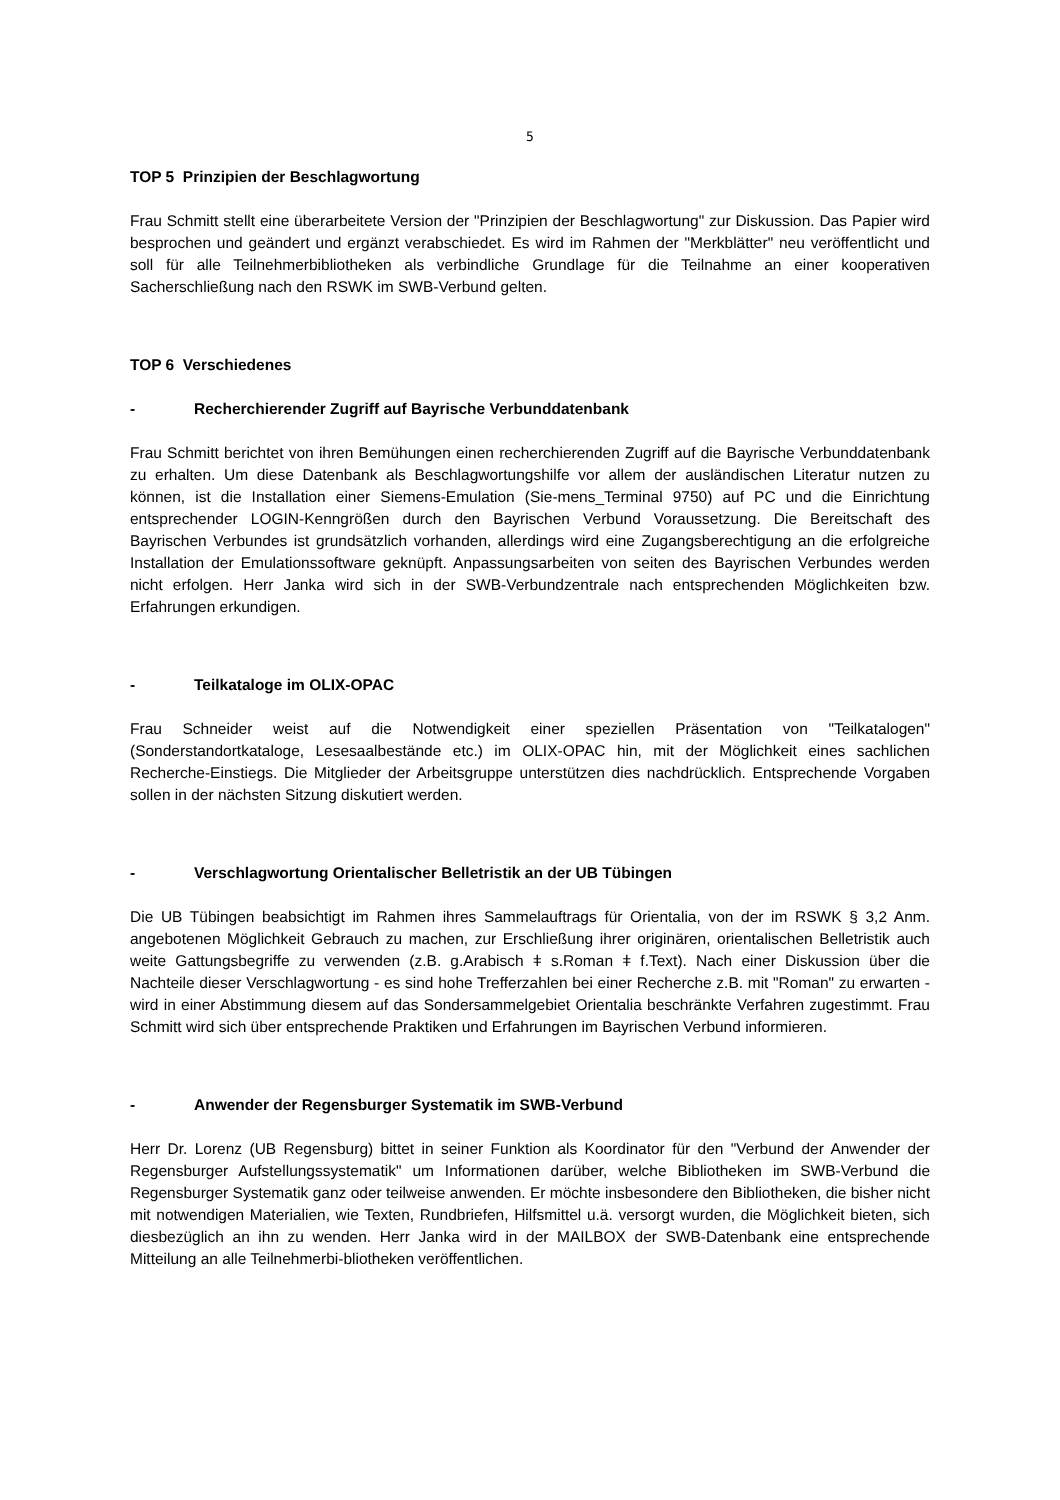5
TOP 5 Prinzipien der Beschlagwortung
Frau Schmitt stellt eine überarbeitete Version der "Prinzipien der Beschlagwortung" zur Diskussion. Das Papier wird besprochen und geändert und ergänzt verabschiedet. Es wird im Rahmen der "Merkblätter" neu veröffentlicht und soll für alle Teilnehmerbibliotheken als verbindliche Grundlage für die Teilnahme an einer kooperativen Sacherschließung nach den RSWK im SWB-Verbund gelten.
TOP 6 Verschiedenes
- Recherchierender Zugriff auf Bayrische Verbunddatenbank
Frau Schmitt berichtet von ihren Bemühungen einen recherchierenden Zugriff auf die Bayrische Verbunddatenbank zu erhalten. Um diese Datenbank als Beschlagwortungshilfe vor allem der ausländischen Literatur nutzen zu können, ist die Installation einer Siemens-Emulation (Sie-mens_Terminal 9750) auf PC und die Einrichtung entsprechender LOGIN-Kenngrößen durch den Bayrischen Verbund Voraussetzung. Die Bereitschaft des Bayrischen Verbundes ist grundsätzlich vorhanden, allerdings wird eine Zugangsberechtigung an die erfolgreiche Installation der Emulationssoftware geknüpft. Anpassungsarbeiten von seiten des Bayrischen Verbundes werden nicht erfolgen. Herr Janka wird sich in der SWB-Verbundzentrale nach entsprechenden Möglichkeiten bzw. Erfahrungen erkundigen.
- Teilkataloge im OLIX-OPAC
Frau Schneider weist auf die Notwendigkeit einer speziellen Präsentation von "Teilkatalogen" (Sonderstandortkataloge, Lesesaalbestände etc.) im OLIX-OPAC hin, mit der Möglichkeit eines sachlichen Recherche-Einstiegs. Die Mitglieder der Arbeitsgruppe unterstützen dies nachdrücklich. Entsprechende Vorgaben sollen in der nächsten Sitzung diskutiert werden.
- Verschlagwortung Orientalischer Belletristik an der UB Tübingen
Die UB Tübingen beabsichtigt im Rahmen ihres Sammelauftrags für Orientalia, von der im RSWK § 3,2 Anm. angebotenen Möglichkeit Gebrauch zu machen, zur Erschließung ihrer originären, orientalischen Belletristik auch weite Gattungsbegriffe zu verwenden (z.B. g.Arabisch ǂ s.Roman ǂ f.Text). Nach einer Diskussion über die Nachteile dieser Verschlagwortung - es sind hohe Trefferzahlen bei einer Recherche z.B. mit "Roman" zu erwarten - wird in einer Abstimmung diesem auf das Sondersammelgebiet Orientalia beschränkte Verfahren zugestimmt. Frau Schmitt wird sich über entsprechende Praktiken und Erfahrungen im Bayrischen Verbund informieren.
- Anwender der Regensburger Systematik im SWB-Verbund
Herr Dr. Lorenz (UB Regensburg) bittet in seiner Funktion als Koordinator für den "Verbund der Anwender der Regensburger Aufstellungssystematik" um Informationen darüber, welche Bibliotheken im SWB-Verbund die Regensburger Systematik ganz oder teilweise anwenden. Er möchte insbesondere den Bibliotheken, die bisher nicht mit notwendigen Materialien, wie Texten, Rundbriefen, Hilfsmittel u.ä. versorgt wurden, die Möglichkeit bieten, sich diesbezüglich an ihn zu wenden. Herr Janka wird in der MAILBOX der SWB-Datenbank eine entsprechende Mitteilung an alle Teilnehmerbi-bliotheken veröffentlichen.